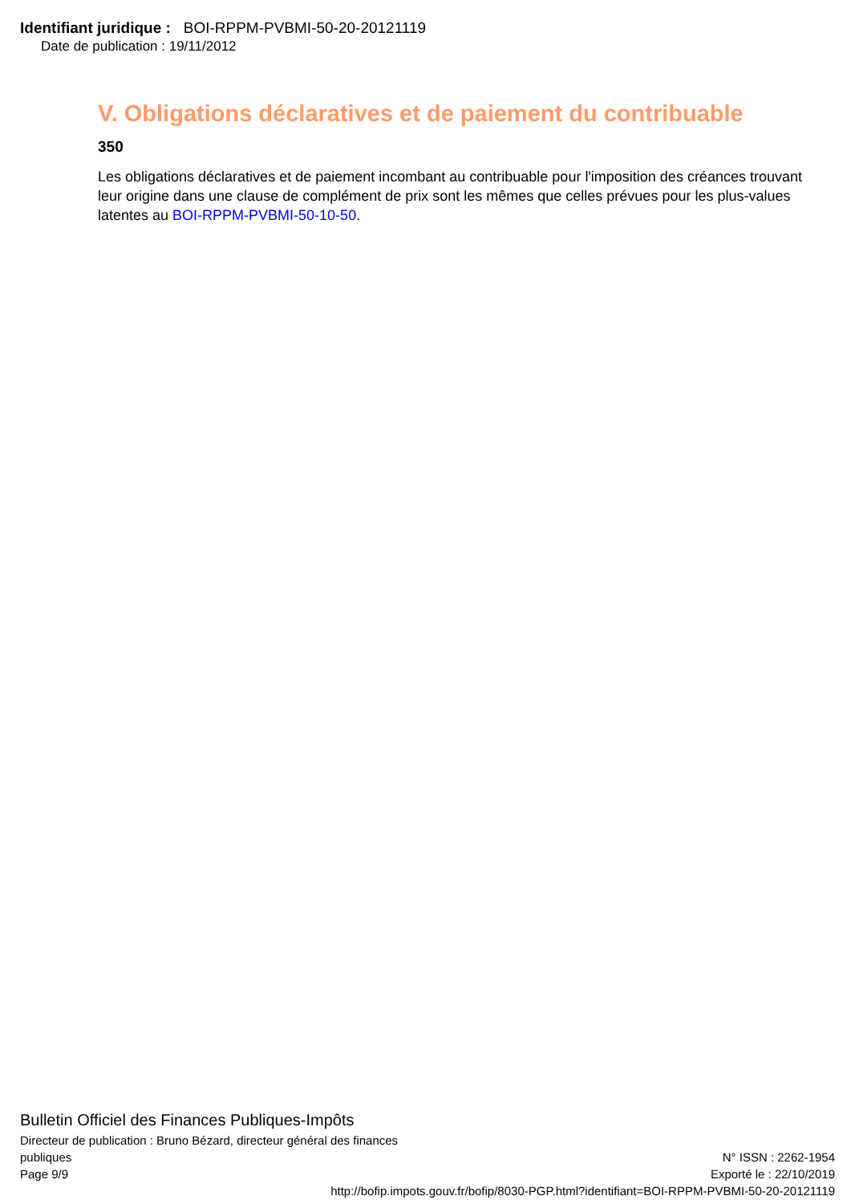Identifiant juridique : BOI-RPPM-PVBMI-50-20-20121119
Date de publication : 19/11/2012
V. Obligations déclaratives et de paiement du contribuable
350
Les obligations déclaratives et de paiement incombant au contribuable pour l'imposition des créances trouvant leur origine dans une clause de complément de prix sont les mêmes que celles prévues pour les plus-values latentes au BOI-RPPM-PVBMI-50-10-50.
Bulletin Officiel des Finances Publiques-Impôts
Directeur de publication : Bruno Bézard, directeur général des finances
publiques N° ISSN : 2262-1954
Page 9/9 Exporté le : 22/10/2019
http://bofip.impots.gouv.fr/bofip/8030-PGP.html?identifiant=BOI-RPPM-PVBMI-50-20-20121119